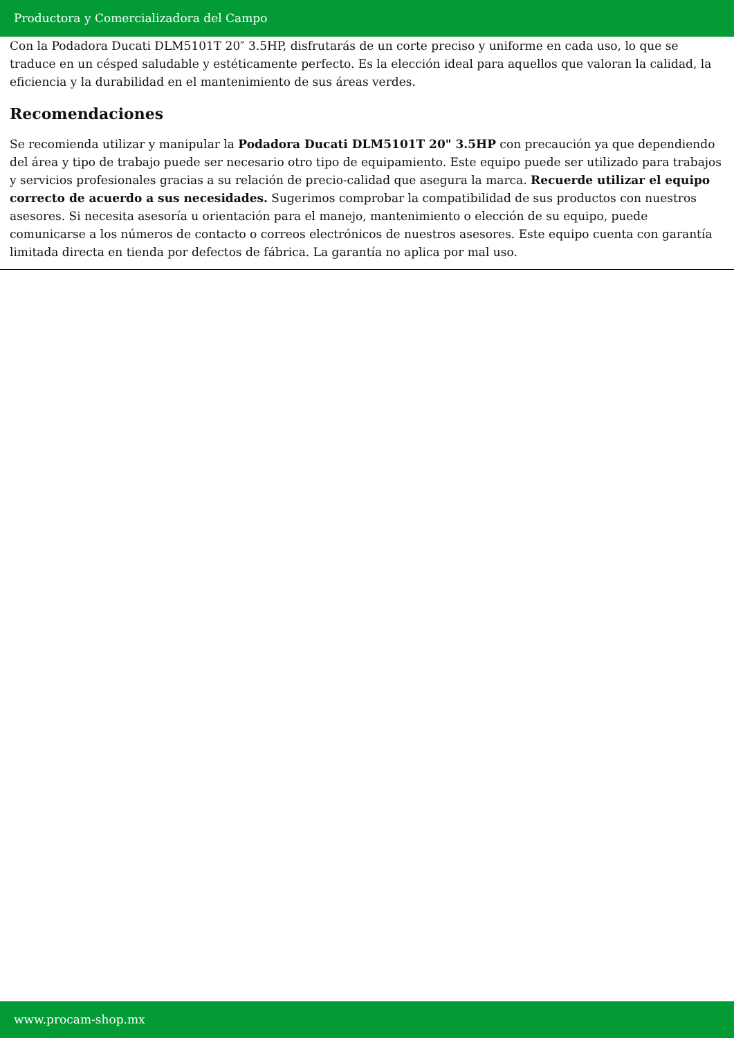Productora y Comercializadora del Campo
Con la Podadora Ducati DLM5101T 20″ 3.5HP, disfrutarás de un corte preciso y uniforme en cada uso, lo que se traduce en un césped saludable y estéticamente perfecto. Es la elección ideal para aquellos que valoran la calidad, la eficiencia y la durabilidad en el mantenimiento de sus áreas verdes.
Recomendaciones
Se recomienda utilizar y manipular la Podadora Ducati DLM5101T 20" 3.5HP con precaución ya que dependiendo del área y tipo de trabajo puede ser necesario otro tipo de equipamiento. Este equipo puede ser utilizado para trabajos y servicios profesionales gracias a su relación de precio-calidad que asegura la marca. Recuerde utilizar el equipo correcto de acuerdo a sus necesidades. Sugerimos comprobar la compatibilidad de sus productos con nuestros asesores. Si necesita asesoría u orientación para el manejo, mantenimiento o elección de su equipo, puede comunicarse a los números de contacto o correos electrónicos de nuestros asesores. Este equipo cuenta con garantía limitada directa en tienda por defectos de fábrica. La garantía no aplica por mal uso.
www.procam-shop.mx